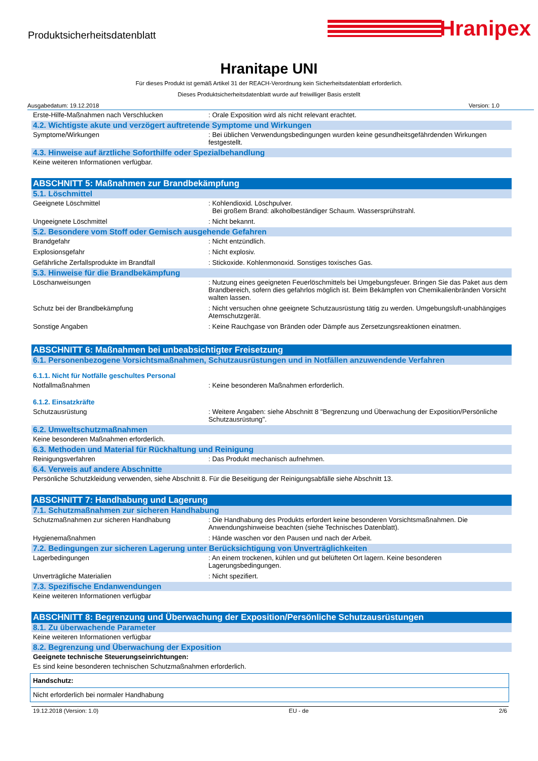Produktsicherheitsdatenblatt
Hranipex
Hranitape UNI
Für dieses Produkt ist gemäß Artikel 31 der REACH-Verordnung kein Sicherheitsdatenblatt erforderlich.
Dieses Produktsicherheitsdatenblatt wurde auf freiwilliger Basis erstellt
Ausgabedatum: 19.12.2018 Version: 1.0
| Erste-Hilfe-Maßnahmen nach Verschlucken | : Orale Exposition wird als nicht relevant erachtet. |
4.2. Wichtigste akute und verzögert auftretende Symptome und Wirkungen
| Symptome/Wirkungen | : Bei üblichen Verwendungsbedingungen wurden keine gesundheitsgefährdenden Wirkungen festgestellt. |
4.3. Hinweise auf ärztliche Soforthilfe oder Spezialbehandlung
Keine weiteren Informationen verfügbar.
ABSCHNITT 5: Maßnahmen zur Brandbekämpfung
5.1. Löschmittel
| Geeignete Löschmittel | : Kohlendioxid. Löschpulver. Bei großem Brand: alkoholbeständiger Schaum. Wassersprühstrahl. |
| Ungeeignete Löschmittel | : Nicht bekannt. |
5.2. Besondere vom Stoff oder Gemisch ausgehende Gefahren
| Brandgefahr | : Nicht entzündlich. |
| Explosionsgefahr | : Nicht explosiv. |
| Gefährliche Zerfallsprodukte im Brandfall | : Stickoxide. Kohlenmonoxid. Sonstiges toxisches Gas. |
5.3. Hinweise für die Brandbekämpfung
| Löschanweisungen | : Nutzung eines geeigneten Feuerlöschmittels bei Umgebungsfeuer. Bringen Sie das Paket aus dem Brandbereich, sofern dies gefahrlos möglich ist. Beim Bekämpfen von Chemikalienbränden Vorsicht walten lassen. |
| Schutz bei der Brandbekämpfung | : Nicht versuchen ohne geeignete Schutzausrüstung tätig zu werden. Umgebungsluft-unabhängiges Atemschutzgerät. |
| Sonstige Angaben | : Keine Rauchgase von Bränden oder Dämpfe aus Zersetzungsreaktionen einatmen. |
ABSCHNITT 6: Maßnahmen bei unbeabsichtigter Freisetzung
6.1. Personenbezogene Vorsichtsmaßnahmen, Schutzausrüstungen und in Notfällen anzuwendende Verfahren
6.1.1. Nicht für Notfälle geschultes Personal
| Notfallmaßnahmen | : Keine besonderen Maßnahmen erforderlich. |
6.1.2. Einsatzkräfte
| Schutzausrüstung | : Weitere Angaben: siehe Abschnitt 8 "Begrenzung und Überwachung der Exposition/Persönliche Schutzausrüstung". |
6.2. Umweltschutzmaßnahmen
Keine besonderen Maßnahmen erforderlich.
6.3. Methoden und Material für Rückhaltung und Reinigung
| Reinigungsverfahren | : Das Produkt mechanisch aufnehmen. |
6.4. Verweis auf andere Abschnitte
Persönliche Schutzkleidung verwenden, siehe Abschnitt 8. Für die Beseitigung der Reinigungsabfälle siehe Abschnitt 13.
ABSCHNITT 7: Handhabung und Lagerung
7.1. Schutzmaßnahmen zur sicheren Handhabung
| Schutzmaßnahmen zur sicheren Handhabung | : Die Handhabung des Produkts erfordert keine besonderen Vorsichtsmaßnahmen. Die Anwendungshinweise beachten (siehe Technisches Datenblatt). |
| Hygienemaßnahmen | : Hände waschen vor den Pausen und nach der Arbeit. |
7.2. Bedingungen zur sicheren Lagerung unter Berücksichtigung von Unverträglichkeiten
| Lagerbedingungen | : An einem trockenen, kühlen und gut belüfteten Ort lagern. Keine besonderen Lagerungsbedingungen. |
| Unverträgliche Materialien | : Nicht spezifiert. |
7.3. Spezifische Endanwendungen
Keine weiteren Informationen verfügbar
ABSCHNITT 8: Begrenzung und Überwachung der Exposition/Persönliche Schutzausrüstungen
8.1. Zu überwachende Parameter
Keine weiteren Informationen verfügbar
8.2. Begrenzung und Überwachung der Exposition
Geeignete technische Steuerungseinrichtungen:
Es sind keine besonderen technischen Schutzmaßnahmen erforderlich.
Handschutz:
Nicht erforderlich bei normaler Handhabung
19.12.2018 (Version: 1.0) EU - de 2/6